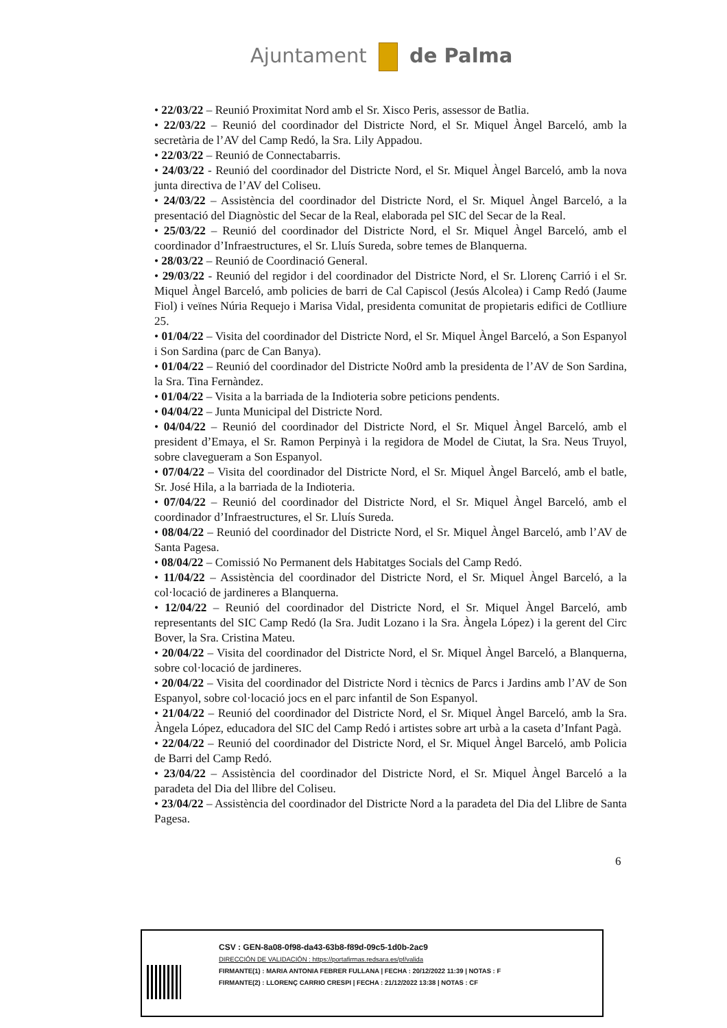Ajuntament de Palma
• 22/03/22 – Reunió Proximitat Nord amb el Sr. Xisco Peris, assessor de Batlia.
• 22/03/22 – Reunió del coordinador del Districte Nord, el Sr. Miquel Àngel Barceló, amb la secretària de l’AV del Camp Redó, la Sra. Lily Appadou.
• 22/03/22 – Reunió de Connectabarris.
• 24/03/22 - Reunió del coordinador del Districte Nord, el Sr. Miquel Àngel Barceló, amb la nova junta directiva de l’AV del Coliseu.
• 24/03/22 – Assistència del coordinador del Districte Nord, el Sr. Miquel Àngel Barceló, a la presentació del Diagnòstic del Secar de la Real, elaborada pel SIC del Secar de la Real.
• 25/03/22 – Reunió del coordinador del Districte Nord, el Sr. Miquel Àngel Barceló, amb el coordinador d’Infraestructures, el Sr. Lluís Sureda, sobre temes de Blanquerna.
• 28/03/22 – Reunió de Coordinació General.
• 29/03/22 - Reunió del regidor i del coordinador del Districte Nord, el Sr. Llorenç Carrió i el Sr. Miquel Àngel Barceló, amb policies de barri de Cal Capiscol (Jesús Alcolea) i Camp Redó (Jaume Fiol) i veïnes Núria Requejo i Marisa Vidal, presidenta comunitat de propietaris edifici de Cotlliure 25.
• 01/04/22 – Visita del coordinador del Districte Nord, el Sr. Miquel Àngel Barceló, a Son Espanyol i Son Sardina (parc de Can Banya).
• 01/04/22 – Reunió del coordinador del Districte No0rd amb la presidenta de l’AV de Son Sardina, la Sra. Tina Fernàndez.
• 01/04/22 – Visita a la barriada de la Indioteria sobre peticions pendents.
• 04/04/22 – Junta Municipal del Districte Nord.
• 04/04/22 – Reunió del coordinador del Districte Nord, el Sr. Miquel Àngel Barceló, amb el president d’Emaya, el Sr. Ramon Perpinyà i la regidora de Model de Ciutat, la Sra. Neus Truyol, sobre clavegueram a Son Espanyol.
• 07/04/22 – Visita del coordinador del Districte Nord, el Sr. Miquel Àngel Barceló, amb el batle, Sr. José Hila, a la barriada de la Indioteria.
• 07/04/22 – Reunió del coordinador del Districte Nord, el Sr. Miquel Àngel Barceló, amb el coordinador d’Infraestructures, el Sr. Lluís Sureda.
• 08/04/22 – Reunió del coordinador del Districte Nord, el Sr. Miquel Àngel Barceló, amb l’AV de Santa Pagesa.
• 08/04/22 – Comissió No Permanent dels Habitatges Socials del Camp Redó.
• 11/04/22 – Assistència del coordinador del Districte Nord, el Sr. Miquel Àngel Barceló, a la col·locació de jardineres a Blanquerna.
• 12/04/22 – Reunió del coordinador del Districte Nord, el Sr. Miquel Àngel Barceló, amb representants del SIC Camp Redó (la Sra. Judit Lozano i la Sra. Àngela López) i la gerent del Circ Bover, la Sra. Cristina Mateu.
• 20/04/22 – Visita del coordinador del Districte Nord, el Sr. Miquel Àngel Barceló, a Blanquerna, sobre col·locació de jardineres.
• 20/04/22 – Visita del coordinador del Districte Nord i tècnics de Parcs i Jardins amb l’AV de Son Espanyol, sobre col·locació jocs en el parc infantil de Son Espanyol.
• 21/04/22 – Reunió del coordinador del Districte Nord, el Sr. Miquel Àngel Barceló, amb la Sra. Àngela López, educadora del SIC del Camp Redó i artistes sobre art urbà a la caseta d’Infant Pagà.
• 22/04/22 – Reunió del coordinador del Districte Nord, el Sr. Miquel Àngel Barceló, amb Policia de Barri del Camp Redó.
• 23/04/22 – Assistència del coordinador del Districte Nord, el Sr. Miquel Àngel Barceló a la paradeta del Dia del llibre del Coliseu.
• 23/04/22 – Assistència del coordinador del Districte Nord a la paradeta del Dia del Llibre de Santa Pagesa.
6
CSV : GEN-8a08-0f98-da43-63b8-f89d-09c5-1d0b-2ac9
DIRECCIÓN DE VALIDACIÓN : https://portafirmas.redsara.es/pf/valida
FIRMANTE(1) : MARIA ANTONIA FEBRER FULLANA | FECHA : 20/12/2022 11:39 | NOTAS : F
FIRMANTE(2) : LLORENÇ CARRIO CRESPI | FECHA : 21/12/2022 13:38 | NOTAS : CF